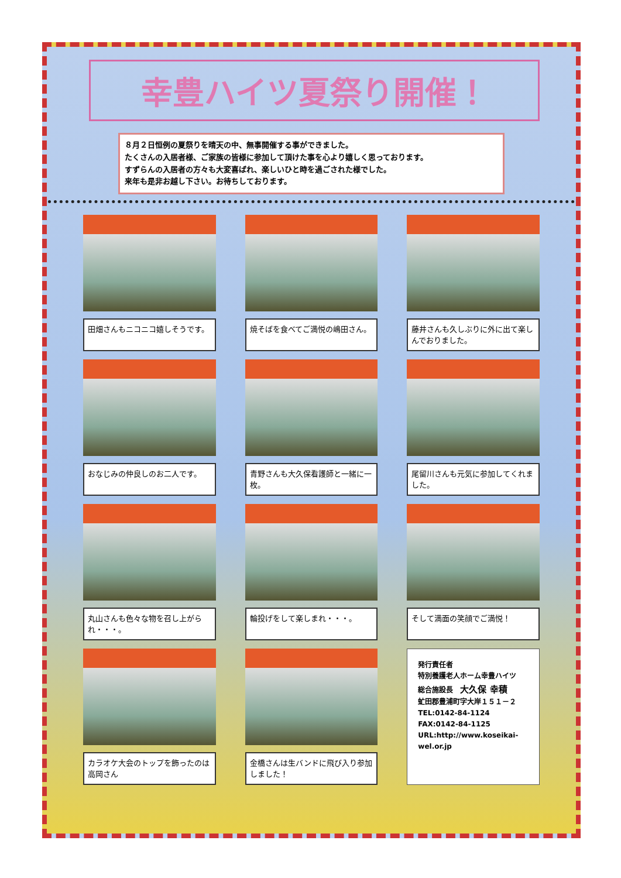幸豊ハイツ夏祭り開催！
８月２日恒例の夏祭りを晴天の中、無事開催する事ができました。
たくさんの入居者様、ご家族の皆様に参加して頂けた事を心より嬉しく思っております。
すずらんの入居者の方々も大変喜ばれ、楽しいひと時を過ごされた様でした。
来年も是非お越し下さい。お待ちしております。
田畑さんもニコニコ嬉しそうです。
焼そばを食べてご満悦の嶋田さん。
藤井さんも久しぶりに外に出て楽しんでおりました。
おなじみの仲良しのお二人です。
青野さんも大久保看護師と一緒に一枚。
尾留川さんも元気に参加してくれました。
丸山さんも色々な物を召し上がられ・・・。
輪投げをして楽しまれ・・・。
そして満面の笑顔でご満悦！
カラオケ大会のトップを飾ったのは高岡さん
金橋さんは生バンドに飛び入り参加しました！
発行責任者
特別養護老人ホーム幸豊ハイツ
総合施設長　大久保 幸積
虻田郡豊浦町字大岸１５１－２
TEL:0142-84-1124
FAX:0142-84-1125
URL:http://www.koseikai-wel.or.jp